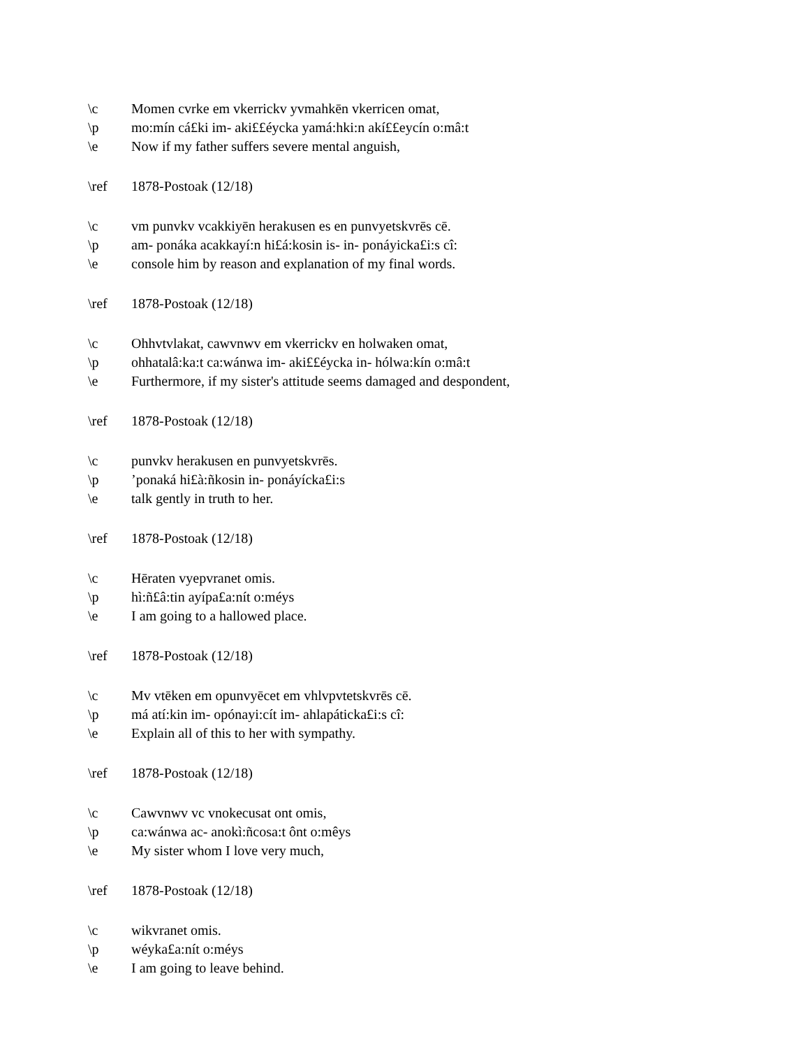\c Momen cvrke em vkerrickv yvmahkēn vkerricen omat,
\p mo:mín cá£ki im- aki££éycka yamá:hki:n akí££eycín o:mâ:t
\e Now if my father suffers severe mental anguish,
\ref 1878-Postoak (12/18)
\c vm punvkv vcakkiyēn herakusen es en punvyetskvrēs cē.
\p am- ponáka acakkayí:n hi£á:kosin is- in- ponáyicka£i:s cî:
\e console him by reason and explanation of my final words.
\ref 1878-Postoak (12/18)
\c Ohhvtvlakat, cawvnwv em vkerrickv en holwaken omat,
\p ohhatalâ:ka:t ca:wánwa im- aki££éycka in- hólwa:kín o:mâ:t
\e Furthermore, if my sister's attitude seems damaged and despondent,
\ref 1878-Postoak (12/18)
\c punvkv herakusen en punvyetskvrēs.
\p’ponaká hi£à:ñkosin in- ponáyícka£i:s
\e talk gently in truth to her.
\ref 1878-Postoak (12/18)
\c Hēraten vyepvranet omis.
\p hì:ñ£â:tin ayípa£a:nít o:méys
\e I am going to a hallowed place.
\ref 1878-Postoak (12/18)
\c Mv vtēken em opunvyēcet em vhlvpvtetskvrēs cē.
\p má atí:kin im- opónayi:cít im- ahlapáticka£i:s cî:
\e Explain all of this to her with sympathy.
\ref 1878-Postoak (12/18)
\c Cawvnwv vc vnokecusat ont omis,
\p ca:wánwa ac- anokì:ñcosa:t ônt o:mêys
\e My sister whom I love very much,
\ref 1878-Postoak (12/18)
\c wikvranet omis.
\p wéyka£a:nít o:méys
\e I am going to leave behind.